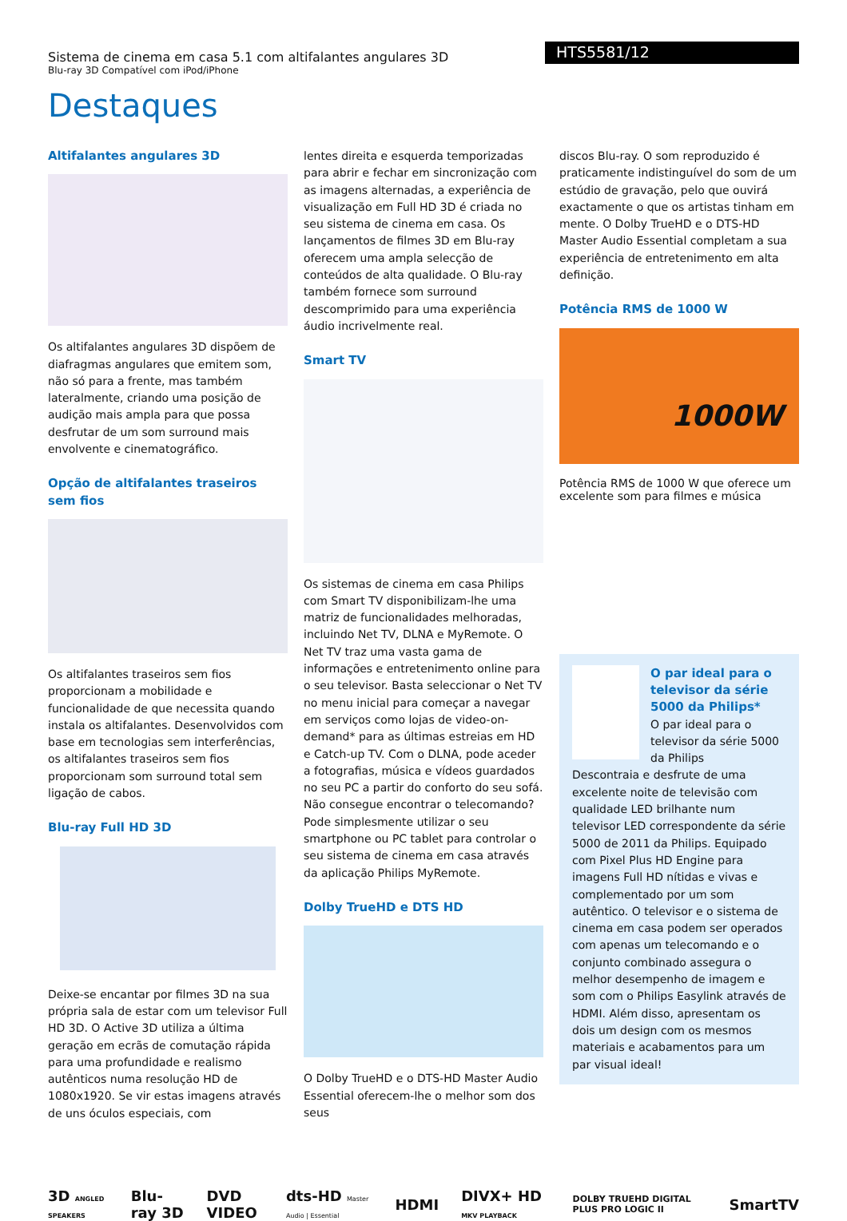Sistema de cinema em casa 5.1 com altifalantes angulares 3D
Blu-ray 3D Compatível com iPod/iPhone
HTS5581/12
Destaques
Altifalantes angulares 3D
Os altifalantes angulares 3D dispõem de diafragmas angulares que emitem som, não só para a frente, mas também lateralmente, criando uma posição de audição mais ampla para que possa desfrutar de um som surround mais envolvente e cinematográfico.
Opção de altifalantes traseiros sem fios
Os altifalantes traseiros sem fios proporcionam a mobilidade e funcionalidade de que necessita quando instala os altifalantes. Desenvolvidos com base em tecnologias sem interferências, os altifalantes traseiros sem fios proporcionam som surround total sem ligação de cabos.
Blu-ray Full HD 3D
Deixe-se encantar por filmes 3D na sua própria sala de estar com um televisor Full HD 3D. O Active 3D utiliza a última geração em ecrãs de comutação rápida para uma profundidade e realismo autênticos numa resolução HD de 1080x1920. Se vir estas imagens através de uns óculos especiais, com
lentes direita e esquerda temporizadas para abrir e fechar em sincronização com as imagens alternadas, a experiência de visualização em Full HD 3D é criada no seu sistema de cinema em casa. Os lançamentos de filmes 3D em Blu-ray oferecem uma ampla selecção de conteúdos de alta qualidade. O Blu-ray também fornece som surround descomprimido para uma experiência áudio incrivelmente real.
Smart TV
Os sistemas de cinema em casa Philips com Smart TV disponibilizam-lhe uma matriz de funcionalidades melhoradas, incluindo Net TV, DLNA e MyRemote. O Net TV traz uma vasta gama de informações e entretenimento online para o seu televisor. Basta seleccionar o Net TV no menu inicial para começar a navegar em serviços como lojas de video-on-demand* para as últimas estreias em HD e Catch-up TV. Com o DLNA, pode aceder a fotografias, música e vídeos guardados no seu PC a partir do conforto do seu sofá. Não consegue encontrar o telecomando? Pode simplesmente utilizar o seu smartphone ou PC tablet para controlar o seu sistema de cinema em casa através da aplicação Philips MyRemote.
Dolby TrueHD e DTS HD
O Dolby TrueHD e o DTS-HD Master Audio Essential oferecem-lhe o melhor som dos seus
discos Blu-ray. O som reproduzido é praticamente indistinguível do som de um estúdio de gravação, pelo que ouvirá exactamente o que os artistas tinham em mente. O Dolby TrueHD e o DTS-HD Master Audio Essential completam a sua experiência de entretenimento em alta definição.
Potência RMS de 1000 W
1000W
Potência RMS de 1000 W que oferece um excelente som para filmes e música
O par ideal para o televisor da série 5000 da Philips*
O par ideal para o televisor da série 5000 da Philips
Descontraia e desfrute de uma excelente noite de televisão com qualidade LED brilhante num televisor LED correspondente da série 5000 de 2011 da Philips. Equipado com Pixel Plus HD Engine para imagens Full HD nítidas e vivas e complementado por um som autêntico. O televisor e o sistema de cinema em casa podem ser operados com apenas um telecomando e o conjunto combinado assegura o melhor desempenho de imagem e som com o Philips Easylink através de HDMI. Além disso, apresentam os dois um design com os mesmos materiais e acabamentos para um par visual ideal!
3D ANGLED SPEAKERS Blu-ray 3D DVD VIDEO dts-HD Master Audio | Essential HDMI DIVX+ HD MKV PLAYBACK DOLBY TRUEHD DIGITAL PLUS PRO LOGIC II SmartTV